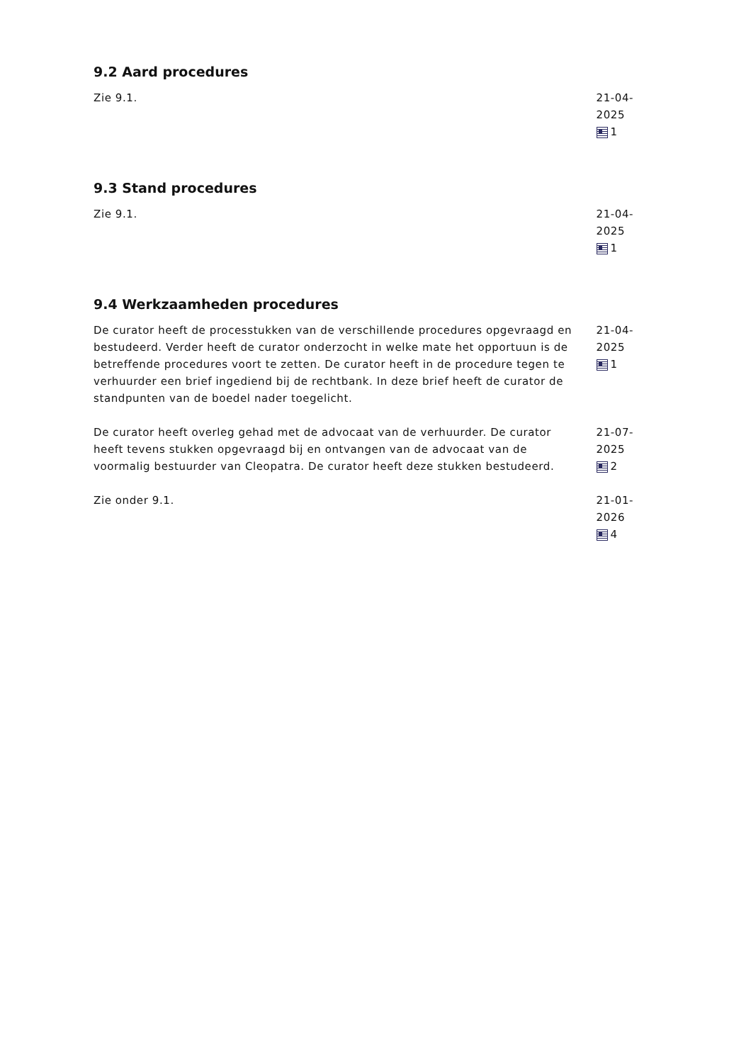9.2 Aard procedures
Zie 9.1. 21-04-2025
1
9.3 Stand procedures
Zie 9.1. 21-04-2025
1
9.4 Werkzaamheden procedures
De curator heeft de processtukken van de verschillende procedures opgevraagd en bestudeerd. Verder heeft de curator onderzocht in welke mate het opportuun is de betreffende procedures voort te zetten. De curator heeft in de procedure tegen te verhuurder een brief ingediend bij de rechtbank. In deze brief heeft de curator de standpunten van de boedel nader toegelicht.
21-04-2025
1
De curator heeft overleg gehad met de advocaat van de verhuurder. De curator heeft tevens stukken opgevraagd bij en ontvangen van de advocaat van de voormalig bestuurder van Cleopatra. De curator heeft deze stukken bestudeerd.
21-07-2025
2
Zie onder 9.1. 21-01-2026
4